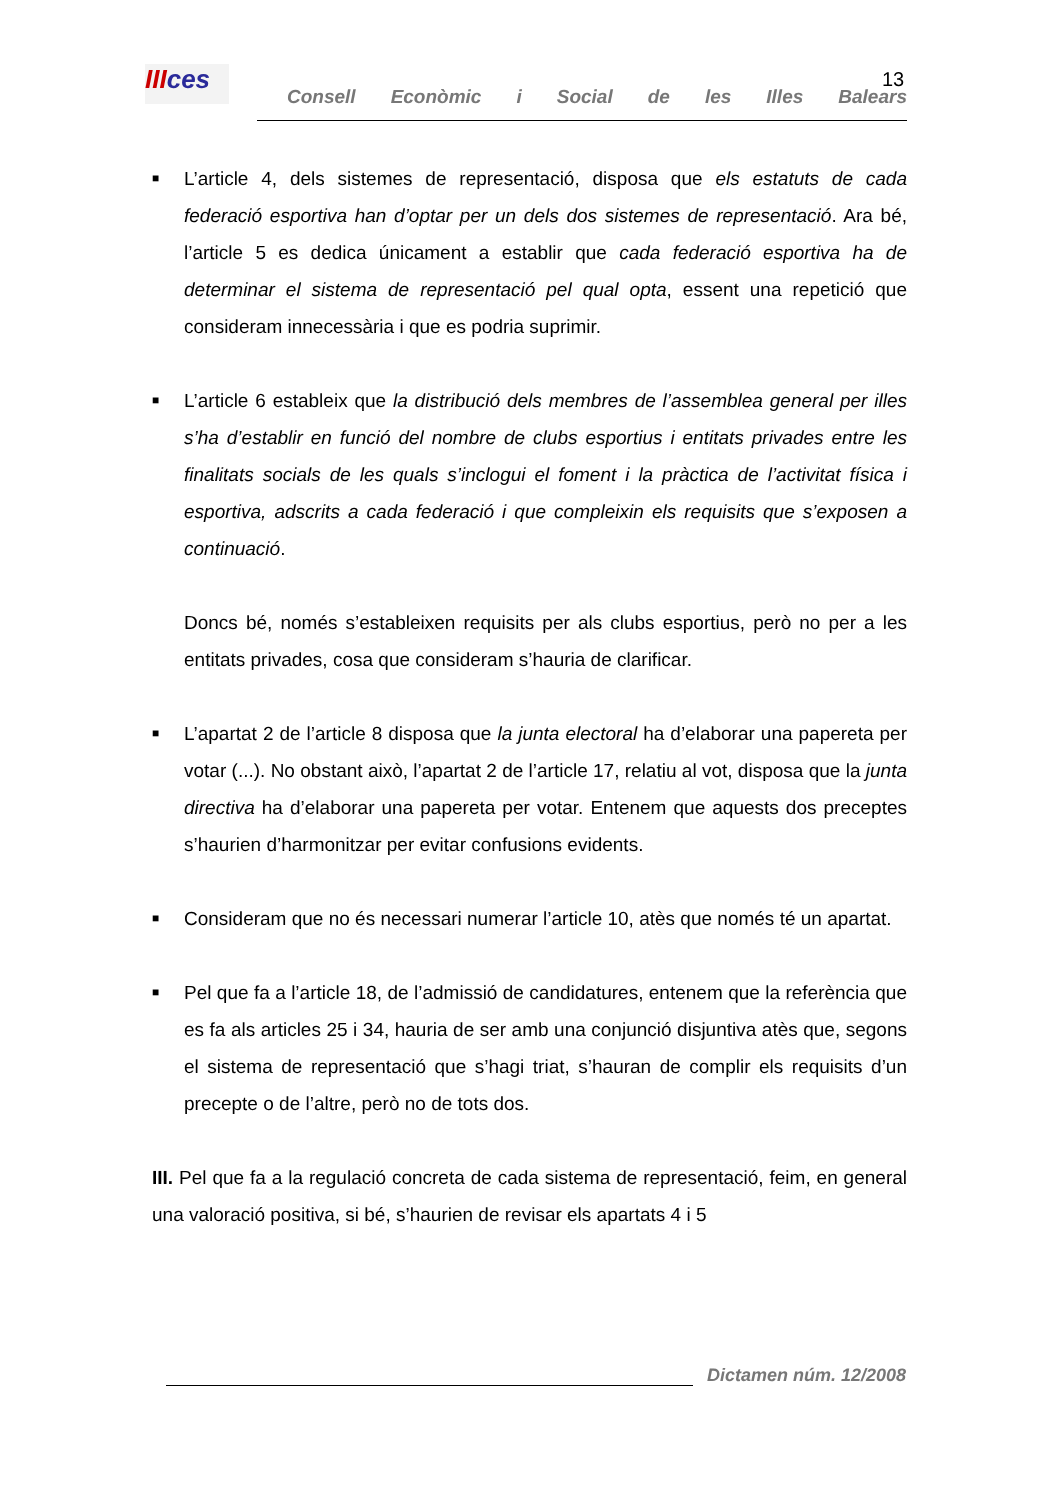IIIces
Consell Econòmic i Social de les Illes Balears
13
■
L’article 4, dels sistemes de representació, disposa que els estatuts de cada federació esportiva han d’optar per un dels dos sistemes de representació. Ara bé, l’article 5 es dedica únicament a establir que cada federació esportiva ha de determinar el sistema de representació pel qual opta, essent una repetició que consideram innecessària i que es podria suprimir.
■
L’article 6 estableix que la distribució dels membres de l’assemblea general per illes s’ha d’establir en funció del nombre de clubs esportius i entitats privades entre les finalitats socials de les quals s’inclogui el foment i la pràctica de l’activitat física i esportiva, adscrits a cada federació i que compleixin els requisits que s’exposen a continuació.
Doncs bé, només s’estableixen requisits per als clubs esportius, però no per a les entitats privades, cosa que consideram s’hauria de clarificar.
■
L’apartat 2 de l’article 8 disposa que la junta electoral ha d’elaborar una papereta per votar (...). No obstant això, l’apartat 2 de l’article 17, relatiu al vot, disposa que la junta directiva ha d’elaborar una papereta per votar. Entenem que aquests dos preceptes s’haurien d’harmonitzar per evitar confusions evidents.
■
Consideram que no és necessari numerar l’article 10, atès que només té un apartat.
■
Pel que fa a l’article 18, de l’admissió de candidatures, entenem que la referència que es fa als articles 25 i 34, hauria de ser amb una conjunció disjuntiva atès que, segons el sistema de representació que s’hagi triat, s’hauran de complir els requisits d’un precepte o de l’altre, però no de tots dos.
III. Pel que fa a la regulació concreta de cada sistema de representació, feim, en general una valoració positiva, si bé, s’haurien de revisar els apartats 4 i 5
Dictamen núm. 12/2008